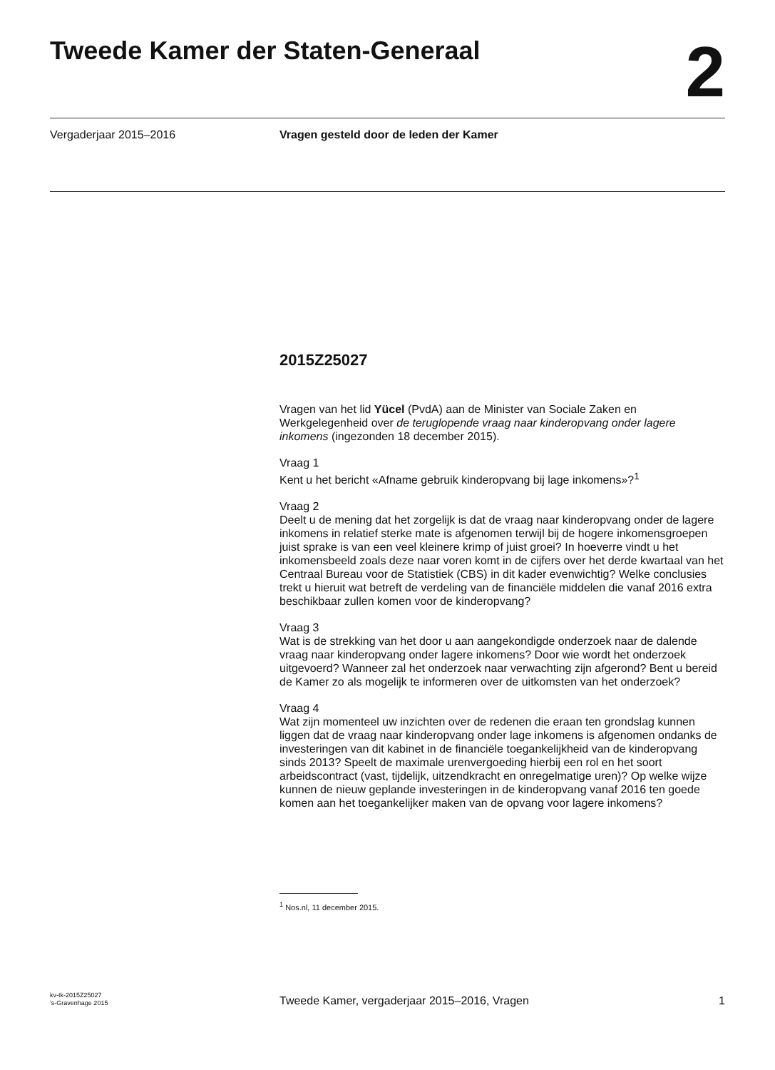Tweede Kamer der Staten-Generaal
2
Vergaderjaar 2015–2016 Vragen gesteld door de leden der Kamer
2015Z25027
Vragen van het lid Yücel (PvdA) aan de Minister van Sociale Zaken en Werkgelegenheid over de teruglopende vraag naar kinderopvang onder lagere inkomens (ingezonden 18 december 2015).
Vraag 1
Kent u het bericht «Afname gebruik kinderopvang bij lage inkomens»?<sup>1</sup>
Vraag 2
Deelt u de mening dat het zorgelijk is dat de vraag naar kinderopvang onder de lagere inkomens in relatief sterke mate is afgenomen terwijl bij de hogere inkomensgroepen juist sprake is van een veel kleinere krimp of juist groei? In hoeverre vindt u het inkomensbeeld zoals deze naar voren komt in de cijfers over het derde kwartaal van het Centraal Bureau voor de Statistiek (CBS) in dit kader evenwichtig? Welke conclusies trekt u hieruit wat betreft de verdeling van de financiële middelen die vanaf 2016 extra beschikbaar zullen komen voor de kinderopvang?
Vraag 3
Wat is de strekking van het door u aan aangekondigde onderzoek naar de dalende vraag naar kinderopvang onder lagere inkomens? Door wie wordt het onderzoek uitgevoerd? Wanneer zal het onderzoek naar verwachting zijn afgerond? Bent u bereid de Kamer zo als mogelijk te informeren over de uitkomsten van het onderzoek?
Vraag 4
Wat zijn momenteel uw inzichten over de redenen die eraan ten grondslag kunnen liggen dat de vraag naar kinderopvang onder lage inkomens is afgenomen ondanks de investeringen van dit kabinet in de financiële toegankelijkheid van de kinderopvang sinds 2013? Speelt de maximale urenvergoeding hierbij een rol en het soort arbeidscontract (vast, tijdelijk, uitzendkracht en onregelmatige uren)? Op welke wijze kunnen de nieuw geplande investeringen in de kinderopvang vanaf 2016 ten goede komen aan het toegankelijker maken van de opvang voor lagere inkomens?
<sup>1</sup> Nos.nl, 11 december 2015.
kv-tk-2015Z25027
’s-Gravenhage 2015
Tweede Kamer, vergaderjaar 2015–2016, Vragen
1